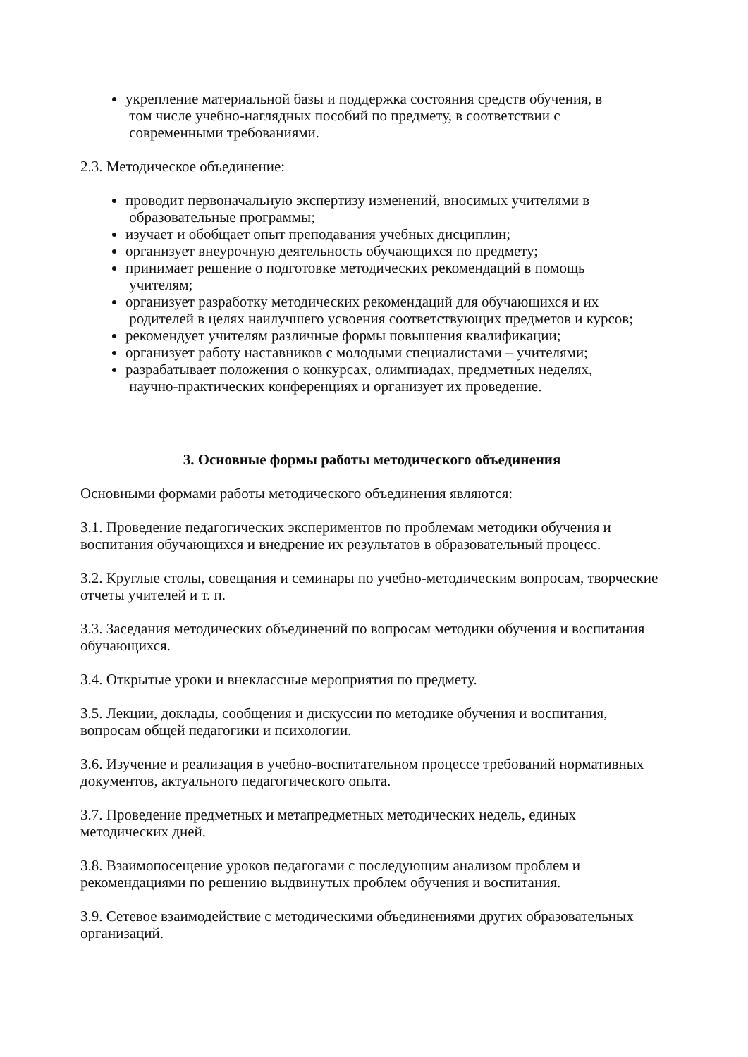укрепление материальной базы и поддержка состояния средств обучения, в
том числе учебно-наглядных пособий по предмету, в соответствии с
современными требованиями.
2.3. Методическое объединение:
проводит первоначальную экспертизу изменений, вносимых учителями в
образовательные программы;
изучает и обобщает опыт преподавания учебных дисциплин;
организует внеурочную деятельность обучающихся по предмету;
принимает решение о подготовке методических рекомендаций в помощь
учителям;
организует разработку методических рекомендаций для обучающихся и их
родителей в целях наилучшего усвоения соответствующих предметов и курсов;
рекомендует учителям различные формы повышения квалификации;
организует работу наставников с молодыми специалистами – учителями;
разрабатывает положения о конкурсах, олимпиадах, предметных неделях,
научно-практических конференциях и организует их проведение.
3. Основные формы работы методического объединения
Основными формами работы методического объединения являются:
3.1. Проведение педагогических экспериментов по проблемам методики обучения и воспитания обучающихся и внедрение их результатов в образовательный процесс.
3.2. Круглые столы, совещания и семинары по учебно-методическим вопросам, творческие отчеты учителей и т. п.
3.3. Заседания методических объединений по вопросам методики обучения и воспитания обучающихся.
3.4. Открытые уроки и внеклассные мероприятия по предмету.
3.5. Лекции, доклады, сообщения и дискуссии по методике обучения и воспитания, вопросам общей педагогики и психологии.
3.6. Изучение и реализация в учебно-воспитательном процессе требований нормативных документов, актуального педагогического опыта.
3.7. Проведение предметных и метапредметных методических недель, единых методических дней.
3.8. Взаимопосещение уроков педагогами с последующим анализом проблем и рекомендациями по решению выдвинутых проблем обучения и воспитания.
3.9. Сетевое взаимодействие с методическими объединениями других образовательных организаций.